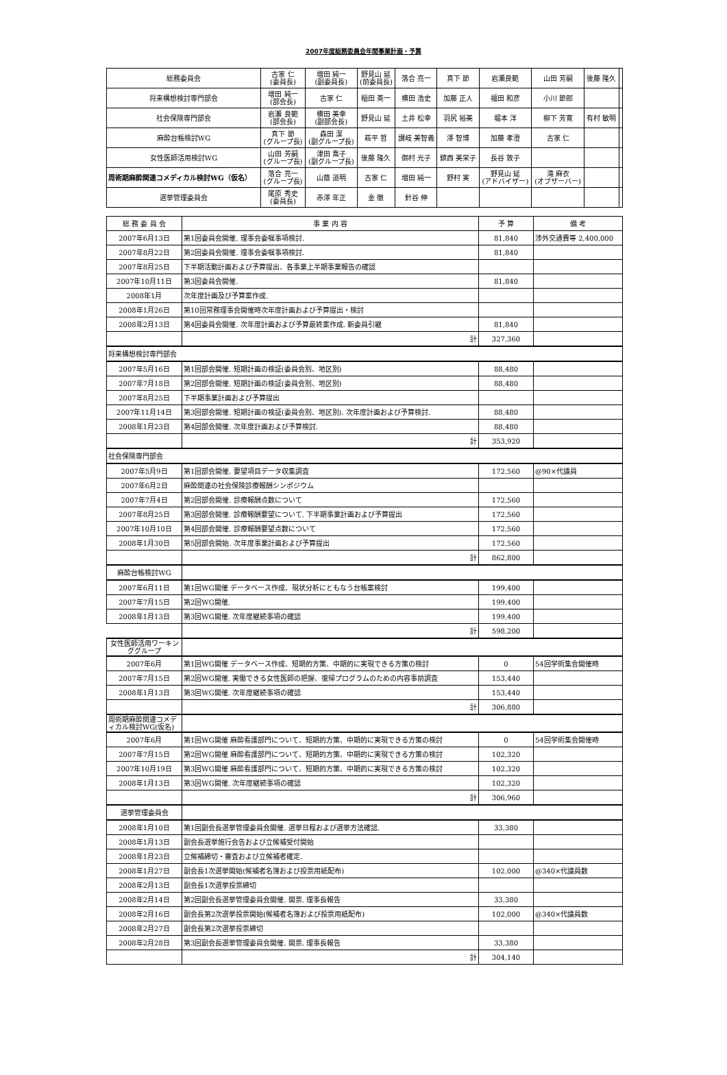2007年度総務委員会年間事業計画・予算
| 総務委員会 | 古家 仁 (委員長) | 増田 純一 (副委員長) | 野見山 延 (前委員長) | 落合 亮一 | 真下 節 | 岩瀬良範 | 山田 芳嗣 | 後藤 隆久 | |
| 将来構想検討専門部会 | 増田 純一 (部会長) | 古家 仁 | 稲田 英一 | 横田 浩史 | 加藤 正人 | 福田 和彦 | 小川 節郎 | | |
| 社会保険専門部会 | 岩瀬 良範 (部会長) | 横田 美幸 (副部会長) | 野見山 延 | 土井 松幸 | 羽尻 裕美 | 堀本 洋 | 柳下 芳寛 | 有村 敏明 | |
| 麻酔台帳検討WG | 真下 節 (グループ長) | 森田 潔 (副グループ長) | 萩平 哲 | 讃岐 美智義 | 澤 智博 | 加藤 孝澄 | 古家 仁 | | |
| 女性医師活用検討WG | 山田 芳嗣 (グループ長) | 津田 喬子 (副グループ長) | 後藤 隆久 | 御村 光子 | 鎮西 美栄子 | 長谷 敦子 | | | |
| 周術期麻酔関連コメディカル検討WG（仮名） | 落合 亮一 (グループ長) | 山蔭 道明 | 古家 仁 | 増田 純一 | 野村 実 | 野見山 延 (アドバイザー) | 滝 麻衣 (オブザーバー) | | |
| 選挙管理委員会 | 尾原 秀史 (委員長) | 赤澤 年正 | 金 徹 | 針谷 伸 | | | | | |
| 総 務 委 員 会 | 事 業 内 容 | 予 算 | 備 考 |
| 2007年6月13日 | 第1回委員会開催. 理事会委嘱事項検討. | 81,840 | 渉外交通費等 2,400,000 |
| 2007年8月22日 | 第2回委員会開催. 理事会委嘱事項検討. | 81,840 | |
| 2007年8月25日 | 下半期活動計画および予算提出、各事業上半期事業報告の確認 | | |
| 2007年10月11日 | 第3回委員会開催. | 81,840 | |
| 2008年1月 | 次年度計画及び予算案作成. | | |
| 2008年1月26日 | 第10回常務理事会開催時次年度計画および予算提出・検討 | | |
| 2008年2月13日 | 第4回委員会開催. 次年度計画および予算最終案作成. 新委員引継 | 81,840 | |
| | 計 | 327,360 | |
| 将来構想検討専門部会 | | | |
| 2007年5月16日 | 第1回部会開催. 短期計画の検証(委員会別、地区別) | 88,480 | |
| 2007年7月18日 | 第2回部会開催. 短期計画の検証(委員会別、地区別) | 88,480 | |
| 2007年8月25日 | 下半期事業計画および予算提出 | | |
| 2007年11月14日 | 第3回部会開催. 短期計画の検証(委員会別、地区別). 次年度計画および予算検討. | 88,480 | |
| 2008年1月23日 | 第4回部会開催. 次年度計画および予算検討. | 88,480 | |
| | 計 | 353,920 | |
| 社会保険専門部会 | | | |
| 2007年5月9日 | 第1回部会開催. 要望項目データ収集調査 | 172,560 | @90×代議員 |
| 2007年6月2日 | 麻酔関連の社会保険診療報酬シンポジウム | | |
| 2007年7月4日 | 第2回部会開催. 診療報酬点数について | 172,560 | |
| 2007年8月25日 | 第3回部会開催. 診療報酬要望について. 下半期事業計画および予算提出 | 172,560 | |
| 2007年10月10日 | 第4回部会開催. 診療報酬要望点数について | 172,560 | |
| 2008年1月30日 | 第5回部会開始. 次年度事業計画および予算提出 | 172,560 | |
| | 計 | 862,800 | |
| 麻酔台帳検討WG | | | |
| 2007年6月11日 | 第1回WG開催 データベース作成、現状分析にともなう台帳案検討 | 199,400 | |
| 2007年7月15日 | 第2回WG開催. | 199,400 | |
| 2008年1月13日 | 第3回WG開催. 次年度継続事項の確認 | 199,400 | |
| | 計 | 598,200 | |
| 女性医師活用ワーキンググループ | | | |
| 2007年6月 | 第1回WG開催 データベース作成、短期的方策、中期的に実現できる方策の検討 | 0 | 54回学術集会開催時 |
| 2007年7月15日 | 第2回WG開催. 実働できる女性医師の把握、復帰プログラムのための内容事前調査 | 153,440 | |
| 2008年1月13日 | 第3回WG開催. 次年度継続事項の確認 | 153,440 | |
| | 計 | 306,880 | |
| 周術期麻酔関連コメディカル検討WG(仮名) | | | |
| 2007年6月 | 第1回WG開催 麻酔看護部門について、短期的方策、中期的に実現できる方策の検討 | 0 | 54回学術集会開催時 |
| 2007年7月15日 | 第2回WG開催 麻酔看護部門について、短期的方策、中期的に実現できる方策の検討 | 102,320 | |
| 2007年10月19日 | 第3回WG開催 麻酔看護部門について、短期的方策、中期的に実現できる方策の検討 | 102,320 | |
| 2008年1月13日 | 第3回WG開催. 次年度継続事項の確認 | 102,320 | |
| | 計 | 306,960 | |
| 選挙管理委員会 | | | |
| 2008年1月10日 | 第1回副会長選挙管理委員会開催. 選挙日程および選挙方法確認. | 33,380 | |
| 2008年1月13日 | 副会長選挙施行会告および立候補受付開始 | | |
| 2008年1月23日 | 立候補締切・審査および立候補者確定. | | |
| 2008年1月27日 | 副会長1次選挙開始(候補者名簿および投票用紙配布) | 102,000 | @340×代議員数 |
| 2008年2月13日 | 副会長1次選挙投票締切 | | |
| 2008年2月14日 | 第2回副会長選挙管理委員会開催. 開票. 理事長報告 | 33,380 | |
| 2008年2月16日 | 副会長第2次選挙投票開始(候補者名簿および投票用紙配布) | 102,000 | @340×代議員数 |
| 2008年2月27日 | 副会長第2次選挙投票締切 | | |
| 2008年2月28日 | 第3回副会長選挙管理委員会開催. 開票. 理事長報告 | 33,380 | |
| | 計 | 304,140 | |